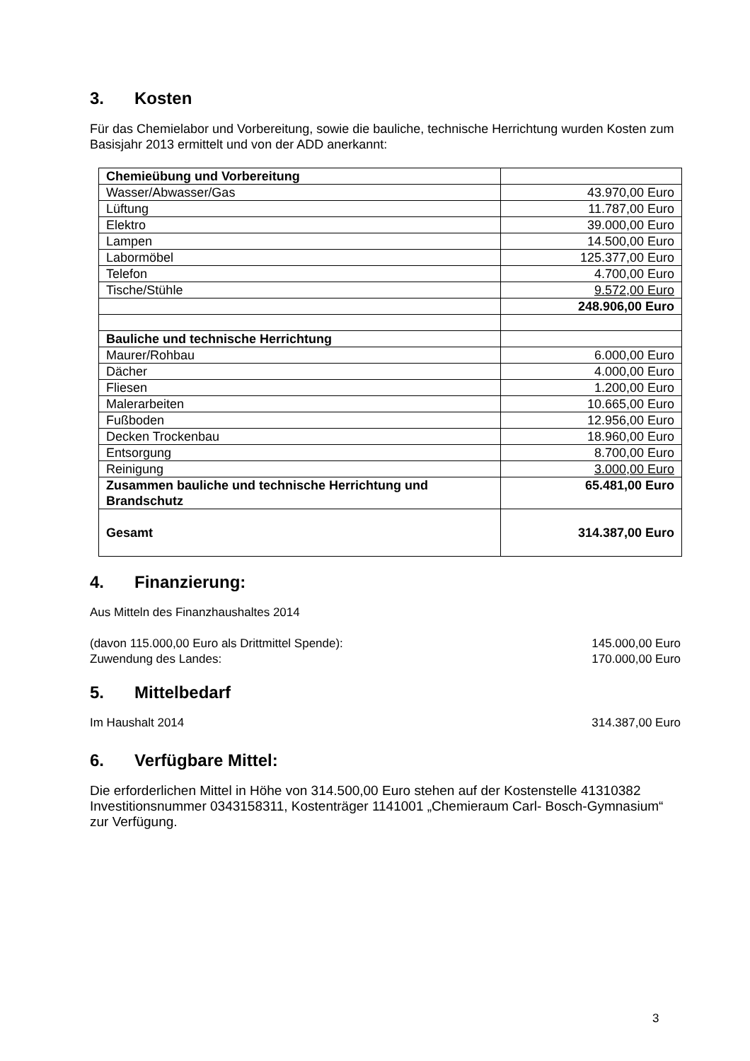3. Kosten
Für das Chemielabor und Vorbereitung, sowie die bauliche, technische Herrichtung wurden Kosten zum Basisjahr 2013 ermittelt und von der ADD anerkannt:
| Chemieübung und Vorbereitung | |
| Wasser/Abwasser/Gas | 43.970,00 Euro |
| Lüftung | 11.787,00 Euro |
| Elektro | 39.000,00 Euro |
| Lampen | 14.500,00 Euro |
| Labormöbel | 125.377,00 Euro |
| Telefon | 4.700,00 Euro |
| Tische/Stühle | 9.572,00 Euro |
| | 248.906,00 Euro |
| Bauliche und technische Herrichtung | |
| Maurer/Rohbau | 6.000,00 Euro |
| Dächer | 4.000,00 Euro |
| Fliesen | 1.200,00 Euro |
| Malerarbeiten | 10.665,00 Euro |
| Fußboden | 12.956,00 Euro |
| Decken Trockenbau | 18.960,00 Euro |
| Entsorgung | 8.700,00 Euro |
| Reinigung | 3.000,00 Euro |
| Zusammen bauliche und technische Herrichtung und Brandschutz | 65.481,00 Euro |
| Gesamt | 314.387,00 Euro |
4. Finanzierung:
Aus Mitteln des Finanzhaushaltes 2014
(davon 115.000,00 Euro als Drittmittel Spende): 145.000,00 Euro
Zuwendung des Landes: 170.000,00 Euro
5. Mittelbedarf
Im Haushalt 2014 314.387,00 Euro
6. Verfügbare Mittel:
Die erforderlichen Mittel in Höhe von 314.500,00 Euro stehen auf der Kostenstelle 41310382 Investitionsnummer 0343158311, Kostenträger 1141001 „Chemieraum Carl- Bosch-Gymnasium“ zur Verfügung.
3